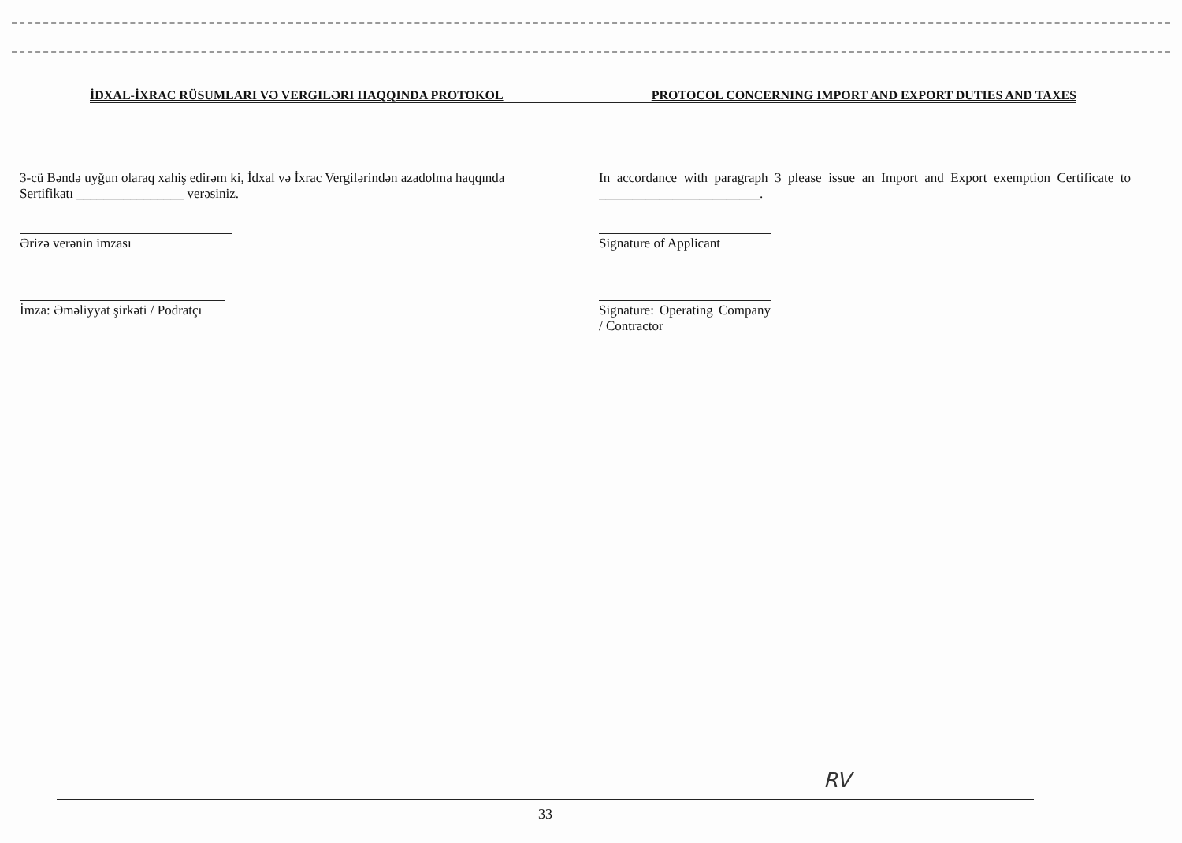İDXAL-İXRAC RÜSUMLARI VƏ VERGILƏRI HAQQINDA PROTOKOL PROTOCOL CONCERNING IMPORT AND EXPORT DUTIES AND TAXES
3-cü Bəndə uyğun olaraq xahiş edirəm ki, İdxal və İxrac Vergilərindən azadolma haqqında Sertifikatı ________________ verəsiniz.
Ərizə verənin imzası
İmza: Əməliyyat şirkəti / Podratçı
In accordance with paragraph 3 please issue an Import and Export exemption Certificate to ________________________.
Signature of Applicant
Signature: Operating Company / Contractor
RV
33